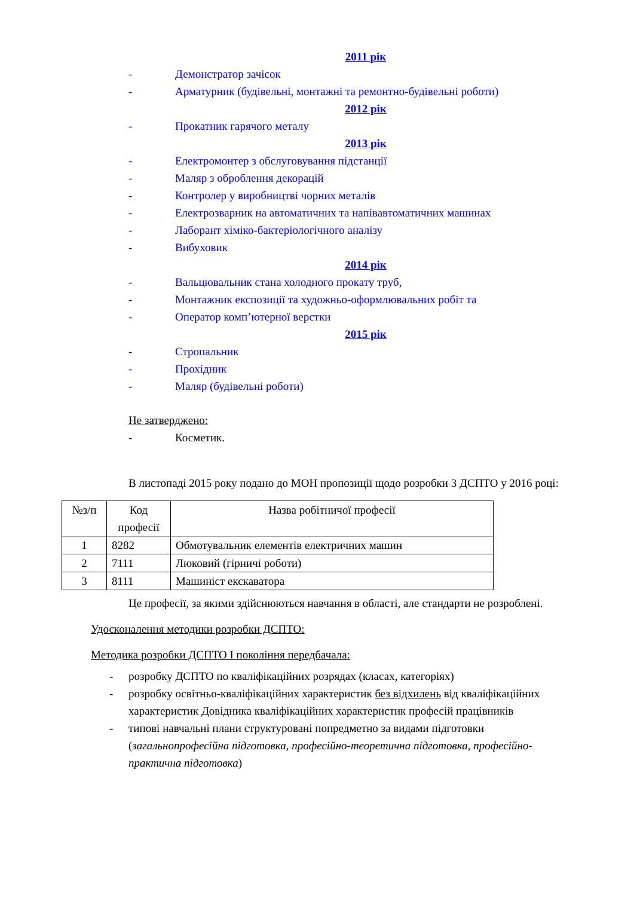2011 рік
- Демонстратор зачісок
- Арматурник (будівельні, монтажні та ремонтно-будівельні роботи)
2012 рік
- Прокатник гарячого металу
2013 рік
- Електромонтер з обслуговування підстанції
- Маляр з оброблення декорацій
- Контролер у виробництві чорних металів
- Електрозварник на автоматичних та напівавтоматичних машинах
- Лаборант хіміко-бактеріологічного аналізу
- Вибуховик
2014 рік
- Вальцювальник стана холодного прокату труб,
- Монтажник експозиції та художньо-оформлювальних робіт та
- Оператор комп’ютерної верстки
2015 рік
- Стропальник
- Прохідник
- Маляр (будівельні роботи)
Не затверджено:
- Косметик.
В листопаді 2015 року подано до МОН пропозиції щодо розробки 3 ДСПТО у 2016 році:
| №з/п | Код професії | Назва робітничої професії |
| --- | --- | --- |
| 1 | 8282 | Обмотувальник елементів електричних машин |
| 2 | 7111 | Люковий (гірничі роботи) |
| 3 | 8111 | Машиніст екскаватора |
Це професії, за якими здійснюються навчання в області, але стандарти не розроблені.
Удосконалення методики розробки ДСПТО:
Методика розробки ДСПТО І покоління передбачала:
- розробку ДСПТО по кваліфікаційних розрядах (класах, категоріях)
- розробку освітньо-кваліфікаційних характеристик без відхилень від кваліфікаційних характеристик Довідника кваліфікаційних характеристик професій працівників
- типові навчальні плани структуровані попредметно за видами підготовки (загальнопрофесійна підготовка, професійно-теоретична підготовка, професійно-практична підготовка)